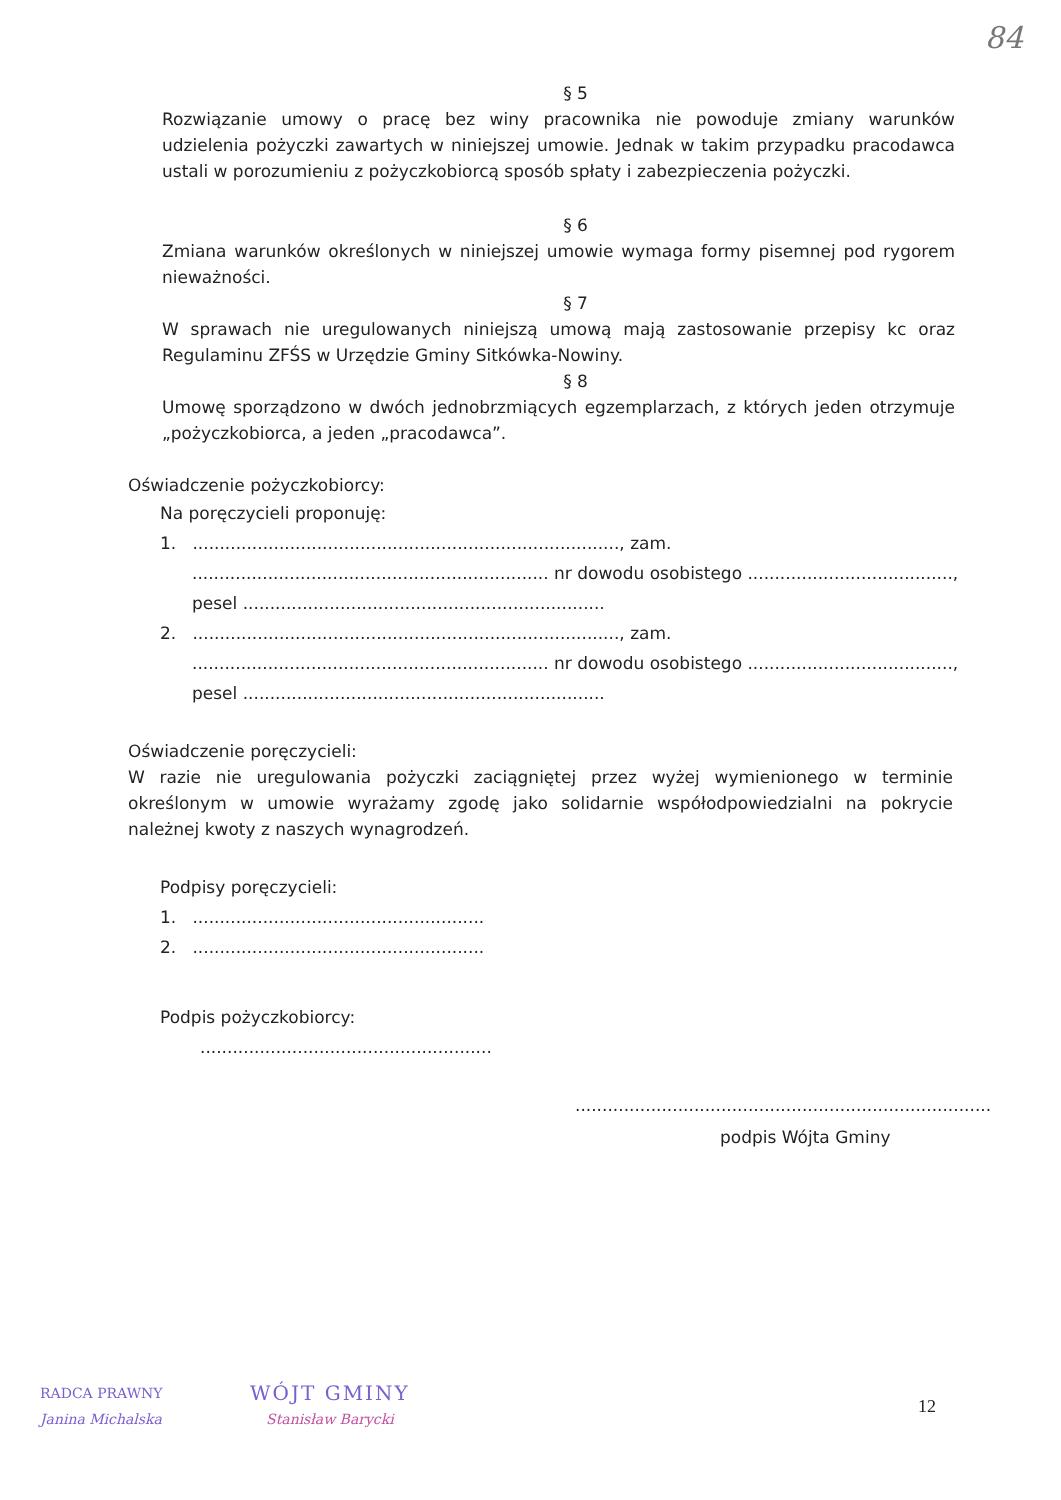84
§ 5
Rozwiązanie umowy o pracę bez winy pracownika nie powoduje zmiany warunków udzielenia pożyczki zawartych w niniejszej umowie. Jednak w takim przypadku pracodawca ustali w porozumieniu z pożyczkobiorcą sposób spłaty i zabezpieczenia pożyczki.
§ 6
Zmiana warunków określonych w niniejszej umowie wymaga formy pisemnej pod rygorem nieważności.
§ 7
W sprawach nie uregulowanych niniejszą umową mają zastosowanie przepisy kc oraz Regulaminu ZFŚS w Urzędzie Gminy Sitkówka-Nowiny.
§ 8
Umowę sporządzono w dwóch jednobrzmiących egzemplarzach, z których jeden otrzymuje „pożyczkobiorca, a jeden „pracodawca”.
Oświadczenie pożyczkobiorcy:
Na poręczycieli proponuję:
1. ..............................................................................., zam.
.................................................................. nr dowodu osobistego ......................................,
pesel ...................................................................
2. ..............................................................................., zam.
.................................................................. nr dowodu osobistego ......................................,
pesel ...................................................................
Oświadczenie poręczycieli:
W razie nie uregulowania pożyczki zaciągniętej przez wyżej wymienionego w terminie określonym w umowie wyrażamy zgodę jako solidarnie współodpowiedzialni na pokrycie należnej kwoty z naszych wynagrodzeń.
Podpisy poręczycieli:
1. ......................................................
2. ......................................................
Podpis pożyczkobiorcy:
......................................................
.............................................................................
podpis Wójta Gminy
RADCA PRAWNY
Janina Michalska
WÓJT GMINY
Stanisław Barycki
12